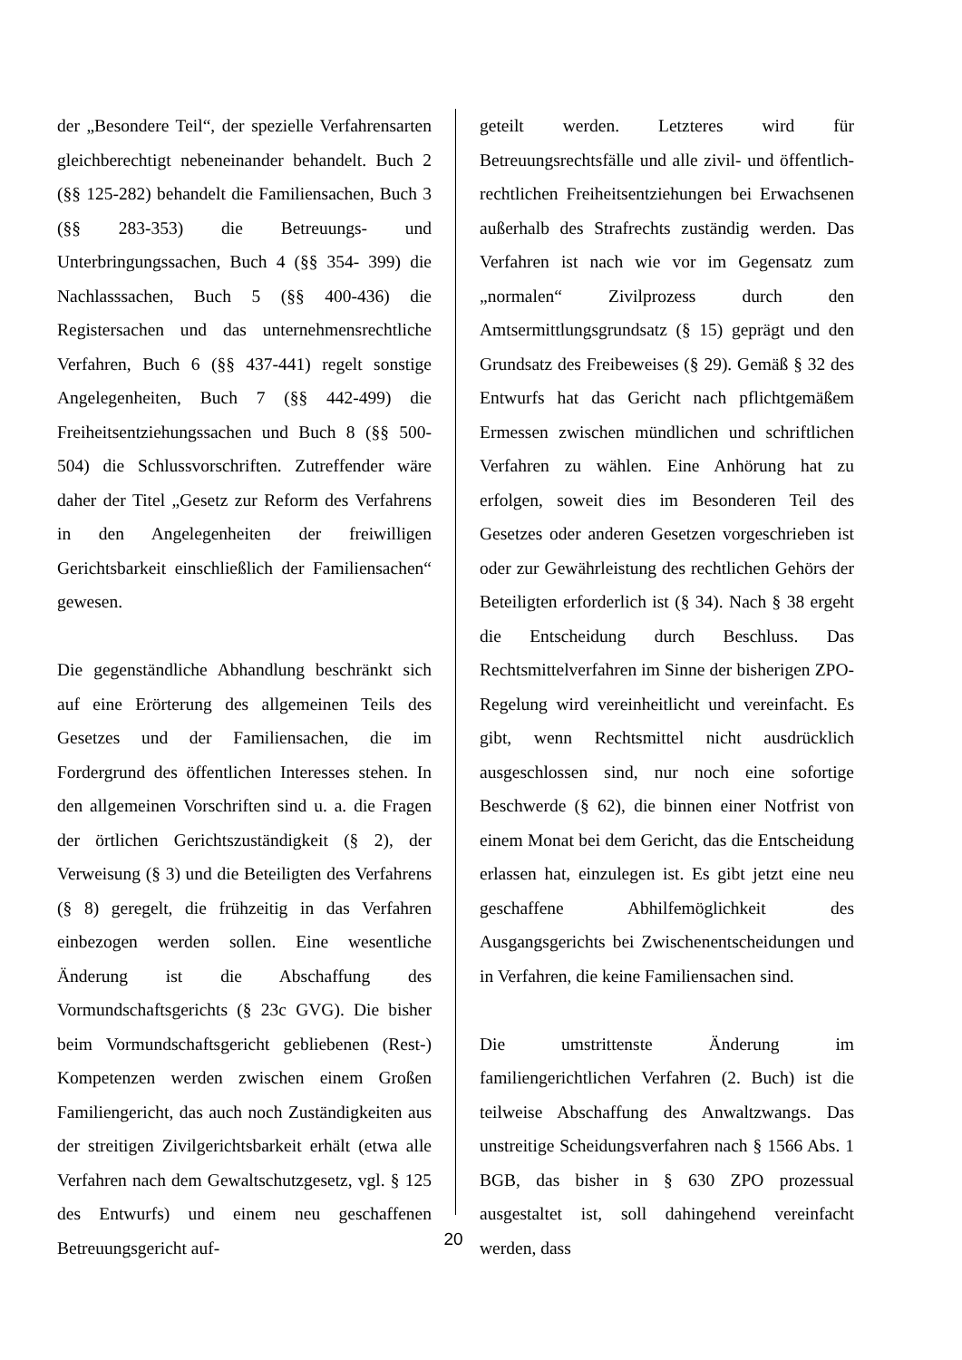der „Besondere Teil“, der spezielle Verfahrensarten gleichberechtigt nebeneinander behandelt. Buch 2 (§§ 125-282) behandelt die Familiensachen, Buch 3 (§§ 283-353) die Betreuungs- und Unterbringungssachen, Buch 4 (§§ 354- 399) die Nachlasssachen, Buch 5 (§§ 400-436) die Registersachen und das unternehmensrechtliche Verfahren, Buch 6 (§§ 437-441) regelt sonstige Angelegenheiten, Buch 7 (§§ 442-499) die Freiheitsentziehungssachen und Buch 8 (§§ 500-504) die Schlussvorschriften. Zutreffender wäre daher der Titel „Gesetz zur Reform des Verfahrens in den Angelegenheiten der freiwilligen Gerichtsbarkeit einschließlich der Familiensachen“ gewesen.
Die gegenständliche Abhandlung beschränkt sich auf eine Erörterung des allgemeinen Teils des Gesetzes und der Familiensachen, die im Fordergrund des öffentlichen Interesses stehen. In den allgemeinen Vorschriften sind u. a. die Fragen der örtlichen Gerichtszuständigkeit (§ 2), der Verweisung (§ 3) und die Beteiligten des Verfahrens (§ 8) geregelt, die frühzeitig in das Verfahren einbezogen werden sollen. Eine wesentliche Änderung ist die Abschaffung des Vormundschaftsgerichts (§ 23c GVG). Die bisher beim Vormundschaftsgericht gebliebenen (Rest-) Kompetenzen werden zwischen einem Großen Familiengericht, das auch noch Zuständigkeiten aus der streitigen Zivilgerichtsbarkeit erhält (etwa alle Verfahren nach dem Gewaltschutzgesetz, vgl. § 125 des Entwurfs) und einem neu geschaffenen Betreuungsgericht auf-
geteilt werden. Letzteres wird für Betreuungsrechtsfälle und alle zivil- und öffentlich-rechtlichen Freiheitsentziehungen bei Erwachsenen außerhalb des Strafrechts zuständig werden. Das Verfahren ist nach wie vor im Gegensatz zum „normalen“ Zivilprozess durch den Amtsermittlungsgrundsatz (§ 15) geprägt und den Grundsatz des Freibeweises (§ 29). Gemäß § 32 des Entwurfs hat das Gericht nach pflichtgemäßem Ermessen zwischen mündlichen und schriftlichen Verfahren zu wählen. Eine Anhörung hat zu erfolgen, soweit dies im Besonderen Teil des Gesetzes oder anderen Gesetzen vorgeschrieben ist oder zur Gewährleistung des rechtlichen Gehörs der Beteiligten erforderlich ist (§ 34). Nach § 38 ergeht die Entscheidung durch Beschluss. Das Rechtsmittelverfahren im Sinne der bisherigen ZPO-Regelung wird vereinheitlicht und vereinfacht. Es gibt, wenn Rechtsmittel nicht ausdrücklich ausgeschlossen sind, nur noch eine sofortige Beschwerde (§ 62), die binnen einer Notfrist von einem Monat bei dem Gericht, das die Entscheidung erlassen hat, einzulegen ist. Es gibt jetzt eine neu geschaffene Abhilfemöglichkeit des Ausgangsgerichts bei Zwischenentscheidungen und in Verfahren, die keine Familiensachen sind.
Die umstrittenste Änderung im familiengerichtlichen Verfahren (2. Buch) ist die teilweise Abschaffung des Anwaltzwangs. Das unstreitige Scheidungsverfahren nach § 1566 Abs. 1 BGB, das bisher in § 630 ZPO prozessual ausgestaltet ist, soll dahingehend vereinfacht werden, dass
20